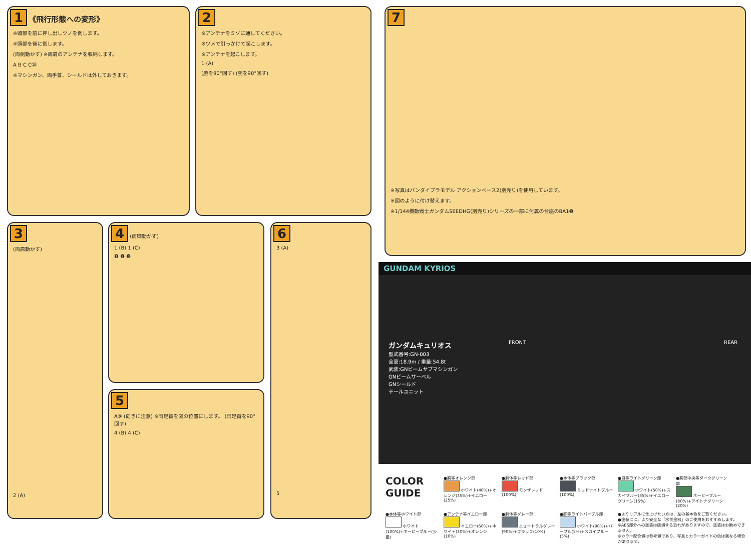1 《飛行形態への変形》
※頭部を前に押し出しツノを倒します。
※頭部を後に倒します。
(両側動かす) ※両肩のアンテナを収納します。
A B C C⑳
※マシンガン、両手首、シールドは外しておきます。
2
※アンテナをミゾに通してください。
※ツメで引っかけて起こします。
※アンテナを起こします。
1 (A)
(腕を90°回す) (腕を90°回す)
7
※写真はバンダイプラモデル アクションベース2(別売り)を使用しています。
※図のように付け替えます。
※1/144機動戦士ガンダムSEEDHG(別売り)シリーズの一部に付属の台座のBA1❷
3
(両肩動かす)
2 (A)
4 (両脚動かす)
1 (B) 1 (C)
❶ ❷ ❸
5
A⑨ (向きに注意) ※両足首を図の位置にします。 (両足首を90°回す)
4 (B) 4 (C)
6
3 (A)
5
GUNDAM KYRIOS
ガンダムキュリオス
型式番号:GN-003
全高:18.9m / 重量:54.8t
武装:GNビームサブマシンガン
GNビームサーベル
GNシールド
テールユニット
FRONT REAR
COLOR GUIDE
●胸等オレンジ部
ホワイト(40%)+オレンジ(35%)+イエロー(25%)
●胴体等レッド部
モンザレッド(100%)
●本体等ブラック部
ミッドナイトブルー(100%)
●目等ライトグリーン部
ホワイト(50%)+スカイブルー(35%)+イエローグリーン(15%)
●胸部中央等ダークグリーン部
ネービーブルー(80%)+デイトナグリーン(20%)
●本体等ホワイト部
ホワイト(100%)+ネービーブルー(少量)
●アンテナ等イエロー部
イエロー(60%)+ホワイト(30%)+オレンジ(10%)
●胴体等グレー部
ニュートラルグレー(90%)+ブラック(10%)
●脚等ライトパープル部
ホワイト(90%)+パープル(5%)+スカイブルー(5%)
●よりリアルに仕上げたい方は、左の基本色をご覧ください。
●塗装には、より安全な「水性塗料」のご使用をおすすめします。
※ABS部分への塗装は破損する恐れがありますので、塗装はお勧めできません。
※カラー配合値は参考値であり、写真とカラーガイドの色は異なる場合があります。